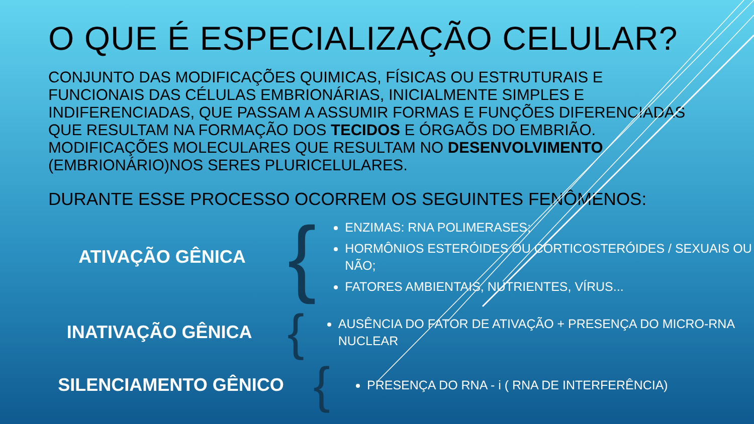O QUE É ESPECIALIZAÇÃO CELULAR?
CONJUNTO DAS MODIFICAÇÕES QUIMICAS, FÍSICAS OU ESTRUTURAIS E FUNCIONAIS DAS CÉLULAS EMBRIONÁRIAS, INICIALMENTE SIMPLES E INDIFERENCIADAS, QUE PASSAM A ASSUMIR FORMAS E FUNÇÕES DIFERENCIADAS QUE RESULTAM NA FORMAÇÃO DOS TECIDOS E ÓRGAÕS DO EMBRIÃO. MODIFICAÇÕES MOLECULARES QUE RESULTAM NO DESENVOLVIMENTO (EMBRIONÁRIO)NOS SERES PLURICELULARES.
DURANTE ESSE PROCESSO OCORREM OS SEGUINTES FENÔMENOS:
ATIVAÇÃO GÊNICA
{
ENZIMAS: RNA POLIMERASES;
HORMÔNIOS ESTERÓIDES OU CORTICOSTERÓIDES / SEXUAIS OU NÃO;
FATORES AMBIENTAIS, NUTRIENTES, VÍRUS...
INATIVAÇÃO GÊNICA
{
AUSÊNCIA DO FATOR DE ATIVAÇÃO + PRESENÇA DO MICRO-RNA NUCLEAR
SILENCIAMENTO GÊNICO
{
PRESENÇA DO RNA - i ( RNA DE INTERFERÊNCIA)